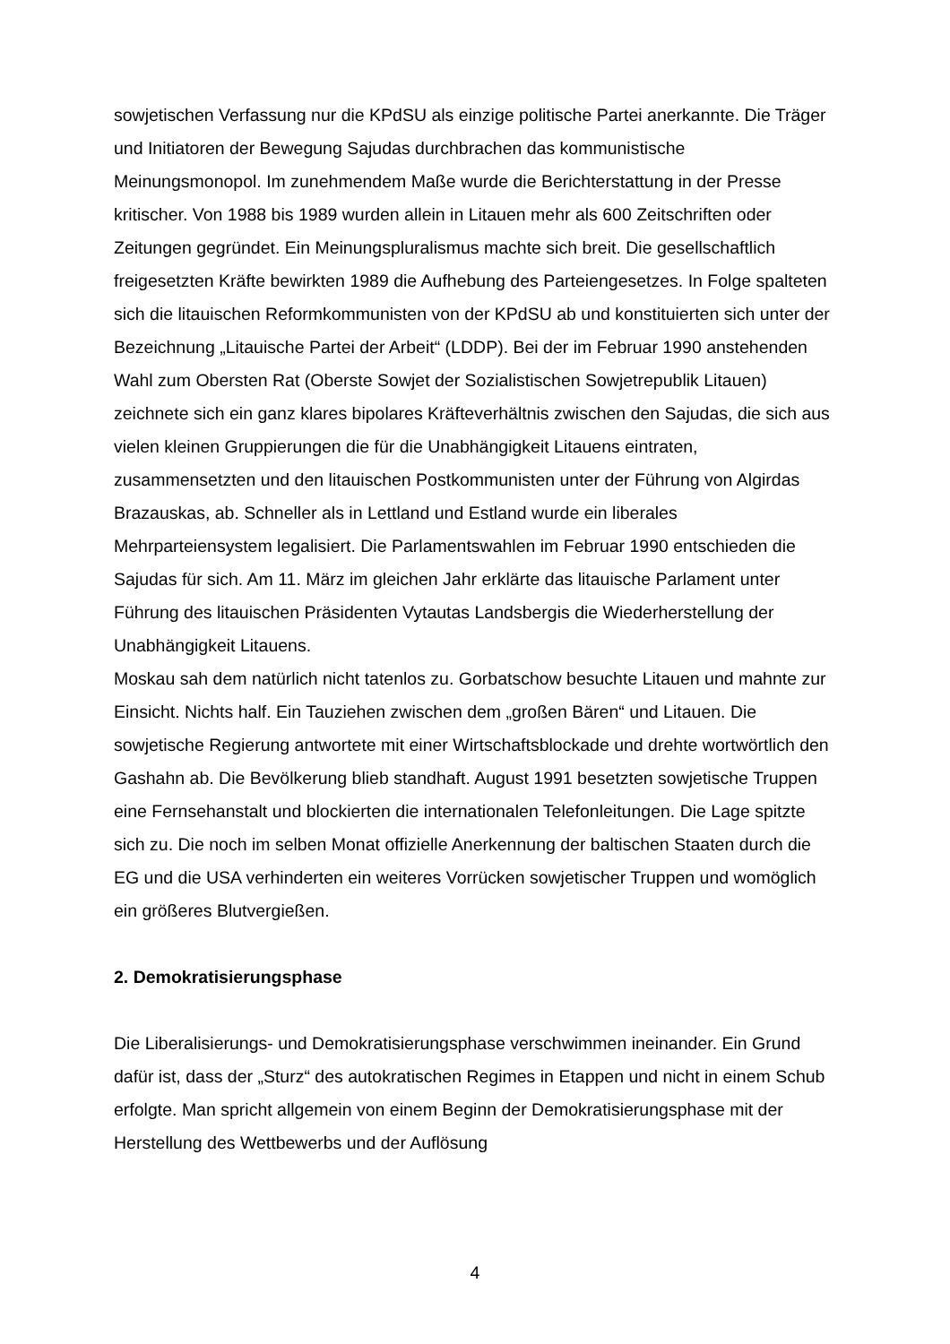sowjetischen Verfassung nur die KPdSU als einzige politische Partei anerkannte. Die Träger und Initiatoren der Bewegung Sajudas durchbrachen das kommunistische Meinungsmonopol. Im zunehmendem Maße wurde die Berichterstattung in der Presse kritischer. Von 1988 bis 1989 wurden allein in Litauen mehr als 600 Zeitschriften oder Zeitungen gegründet. Ein Meinungspluralismus machte sich breit. Die gesellschaftlich freigesetzten Kräfte bewirkten 1989 die Aufhebung des Parteiengesetzes. In Folge spalteten sich die litauischen Reformkommunisten von der KPdSU ab und konstituierten sich unter der Bezeichnung „Litauische Partei der Arbeit“ (LDDP). Bei der im Februar 1990 anstehenden Wahl zum Obersten Rat (Oberste Sowjet der Sozialistischen Sowjetrepublik Litauen) zeichnete sich ein ganz klares bipolares Kräfteverhältnis zwischen den Sajudas, die sich aus vielen kleinen Gruppierungen die für die Unabhängigkeit Litauens eintraten, zusammensetzten und den litauischen Postkommunisten unter der Führung von Algirdas Brazauskas, ab. Schneller als in Lettland und Estland wurde ein liberales Mehrparteiensystem legalisiert. Die Parlamentswahlen im Februar 1990 entschieden die Sajudas für sich. Am 11. März im gleichen Jahr erklärte das litauische Parlament unter Führung des litauischen Präsidenten Vytautas Landsbergis die Wiederherstellung der Unabhängigkeit Litauens.
Moskau sah dem natürlich nicht tatenlos zu. Gorbatschow besuchte Litauen und mahnte zur Einsicht. Nichts half. Ein Tauziehen zwischen dem „großen Bären“ und Litauen. Die sowjetische Regierung antwortete mit einer Wirtschaftsblockade und drehte wortwörtlich den Gashahn ab. Die Bevölkerung blieb standhaft. August 1991 besetzten sowjetische Truppen eine Fernsehanstalt und blockierten die internationalen Telefonleitungen. Die Lage spitzte sich zu. Die noch im selben Monat offizielle Anerkennung der baltischen Staaten durch die EG und die USA verhinderten ein weiteres Vorrücken sowjetischer Truppen und womöglich ein größeres Blutvergießen.
2. Demokratisierungsphase
Die Liberalisierungs- und Demokratisierungsphase verschwimmen ineinander. Ein Grund dafür ist, dass der „Sturz“ des autokratischen Regimes in Etappen und nicht in einem Schub erfolgte. Man spricht allgemein von einem Beginn der Demokratisierungsphase mit der Herstellung des Wettbewerbs und der Auflösung
4